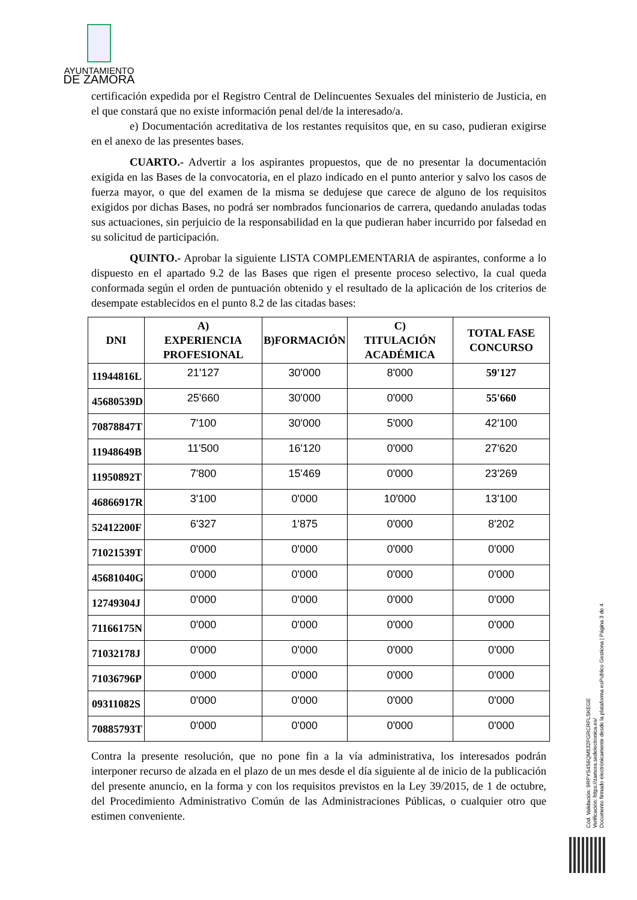AYUNTAMIENTO
DE ZAMORA
certificación expedida por el Registro Central de Delincuentes Sexuales del ministerio de Justicia, en el que constará que no existe información penal del/de la interesado/a.
e) Documentación acreditativa de los restantes requisitos que, en su caso, pudieran exigirse en el anexo de las presentes bases.
CUARTO.- Advertir a los aspirantes propuestos, que de no presentar la documentación exigida en las Bases de la convocatoria, en el plazo indicado en el punto anterior y salvo los casos de fuerza mayor, o que del examen de la misma se dedujese que carece de alguno de los requisitos exigidos por dichas Bases, no podrá ser nombrados funcionarios de carrera, quedando anuladas todas sus actuaciones, sin perjuicio de la responsabilidad en la que pudieran haber incurrido por falsedad en su solicitud de participación.
QUINTO.- Aprobar la siguiente LISTA COMPLEMENTARIA de aspirantes, conforme a lo dispuesto en el apartado 9.2 de las Bases que rigen el presente proceso selectivo, la cual queda conformada según el orden de puntuación obtenido y el resultado de la aplicación de los criterios de desempate establecidos en el punto 8.2 de las citadas bases:
| DNI | A) EXPERIENCIA PROFESIONAL | B)FORMACIÓN | C) TITULACIÓN ACADÉMICA | TOTAL FASE CONCURSO |
| --- | --- | --- | --- | --- |
| 11944816L | 21'127 | 30'000 | 8'000 | 59'127 |
| 45680539D | 25'660 | 30'000 | 0'000 | 55'660 |
| 70878847T | 7'100 | 30'000 | 5'000 | 42'100 |
| 11948649B | 11'500 | 16'120 | 0'000 | 27'620 |
| 11950892T | 7'800 | 15'469 | 0'000 | 23'269 |
| 46866917R | 3'100 | 0'000 | 10'000 | 13'100 |
| 52412200F | 6'327 | 1'875 | 0'000 | 8'202 |
| 71021539T | 0'000 | 0'000 | 0'000 | 0'000 |
| 45681040G | 0'000 | 0'000 | 0'000 | 0'000 |
| 12749304J | 0'000 | 0'000 | 0'000 | 0'000 |
| 71166175N | 0'000 | 0'000 | 0'000 | 0'000 |
| 71032178J | 0'000 | 0'000 | 0'000 | 0'000 |
| 71036796P | 0'000 | 0'000 | 0'000 | 0'000 |
| 09311082S | 0'000 | 0'000 | 0'000 | 0'000 |
| 70885793T | 0'000 | 0'000 | 0'000 | 0'000 |
Contra la presente resolución, que no pone fin a la vía administrativa, los interesados podrán interponer recurso de alzada en el plazo de un mes desde el día siguiente al de inicio de la publicación del presente anuncio, en la forma y con los requisitos previstos en la Ley 39/2015, de 1 de octubre, del Procedimiento Administrativo Común de las Administraciones Públicas, o cualquier otro que estimen conveniente.
Cód. Validación: 9RPYS4S6QM532PGRCRFLSKEGE
Verificación: https://zamora.sedelectronica.es/
Documento firmado electrónicamente desde la plataforma esPublico Gestiona | Página 3 de 4